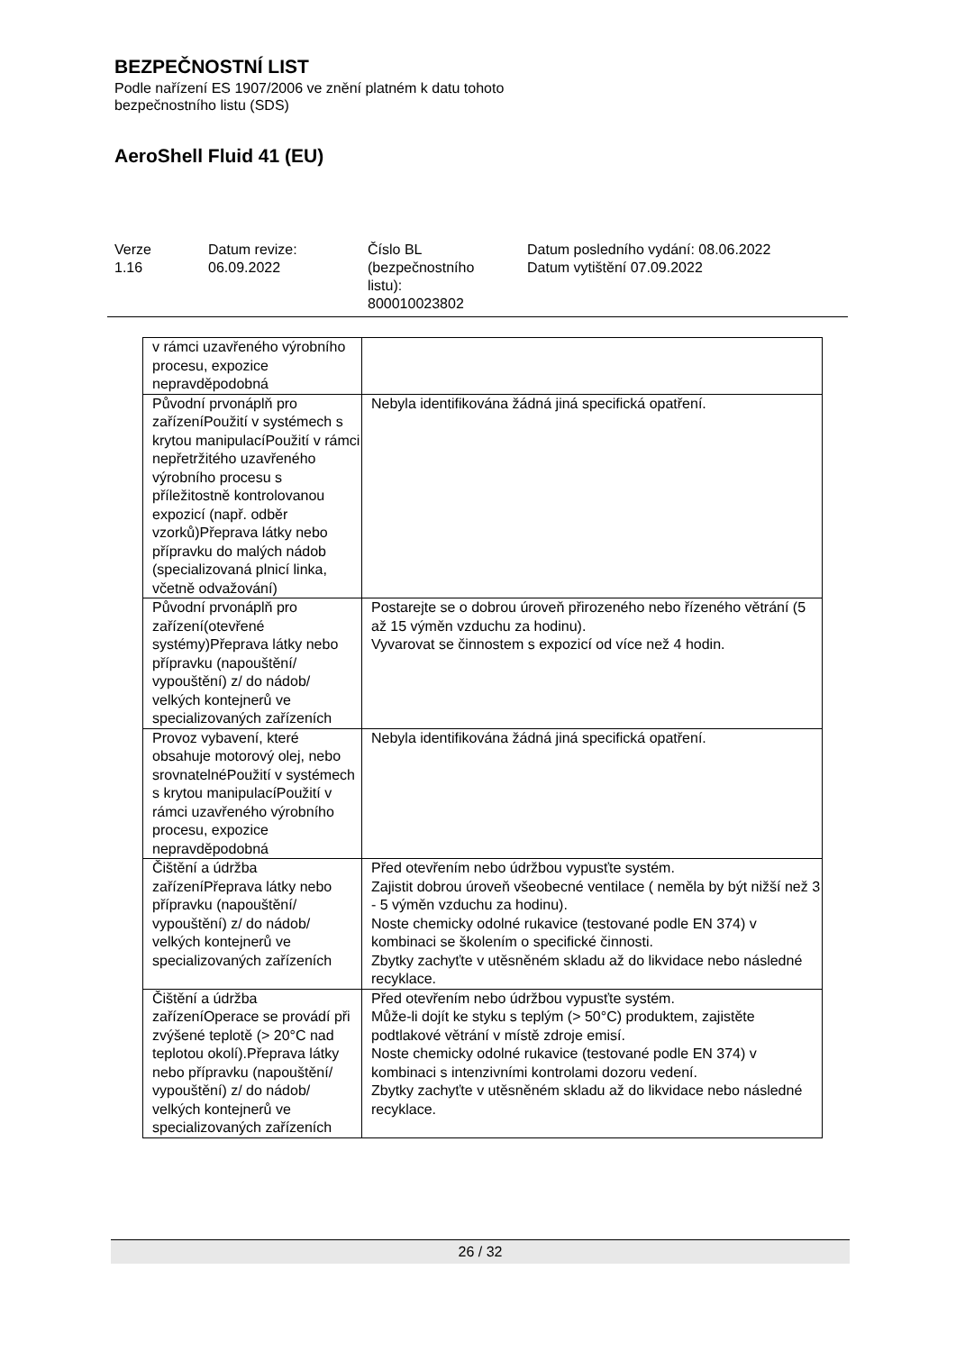BEZPEČNOSTNÍ LIST
Podle nařízení ES 1907/2006 ve znění platném k datu tohoto
bezpečnostního listu (SDS)
AeroShell Fluid 41 (EU)
Verze
1.16
Datum revize:
06.09.2022
Číslo BL
(bezpečnostního
listu):
800010023802
Datum posledního vydání: 08.06.2022
Datum vytištění 07.09.2022
| v rámci uzavřeného výrobního procesu, expozice nepravděpodobná | |
| Původní prvonáplň pro zařízeníPoužití v systémech s krytou manipulacíPoužití v rámci nepřetržitého uzavřeného výrobního procesu s příležitostně kontrolovanou expozicí (např. odběr vzorků)Přeprava látky nebo přípravku do malých nádob (specializovaná plnicí linka, včetně odvažování) | Nebyla identifikována žádná jiná specifická opatření. |
| Původní prvonáplň pro zařízení(otevřené systémy)Přeprava látky nebo přípravku (napouštění/ vypouštění) z/ do nádob/ velkých kontejnerů ve specializovaných zařízeních | Postarejte se o dobrou úroveň přirozeného nebo řízeného větrání (5 až 15 výměn vzduchu za hodinu). Vyvarovat se činnostem s expozicí od více než 4 hodin. |
| Provoz vybavení, které obsahuje motorový olej, nebo srovnatelnéPoužití v systémech s krytou manipulacíPoužití v rámci uzavřeného výrobního procesu, expozice nepravděpodobná | Nebyla identifikována žádná jiná specifická opatření. |
| Čištění a údržba zařízeníPřeprava látky nebo přípravku (napouštění/ vypouštění) z/ do nádob/ velkých kontejnerů ve specializovaných zařízeních | Před otevřením nebo údržbou vypusťte systém. Zajistit dobrou úroveň všeobecné ventilace ( neměla by být nižší než 3 - 5 výměn vzduchu za hodinu). Noste chemicky odolné rukavice (testované podle EN 374) v kombinaci se školením o specifické činnosti. Zbytky zachyťte v utěsněném skladu až do likvidace nebo následné recyklace. |
| Čištění a údržba zařízeníOperace se provádí při zvýšené teplotě (> 20°C nad teplotou okolí).Přeprava látky nebo přípravku (napouštění/ vypouštění) z/ do nádob/ velkých kontejnerů ve specializovaných zařízeních | Před otevřením nebo údržbou vypusťte systém. Může-li dojít ke styku s teplým (> 50°C) produktem, zajistěte podtlakové větrání v místě zdroje emisí. Noste chemicky odolné rukavice (testované podle EN 374) v kombinaci s intenzivními kontrolami dozoru vedení. Zbytky zachyťte v utěsněném skladu až do likvidace nebo následné recyklace. |
26 / 32